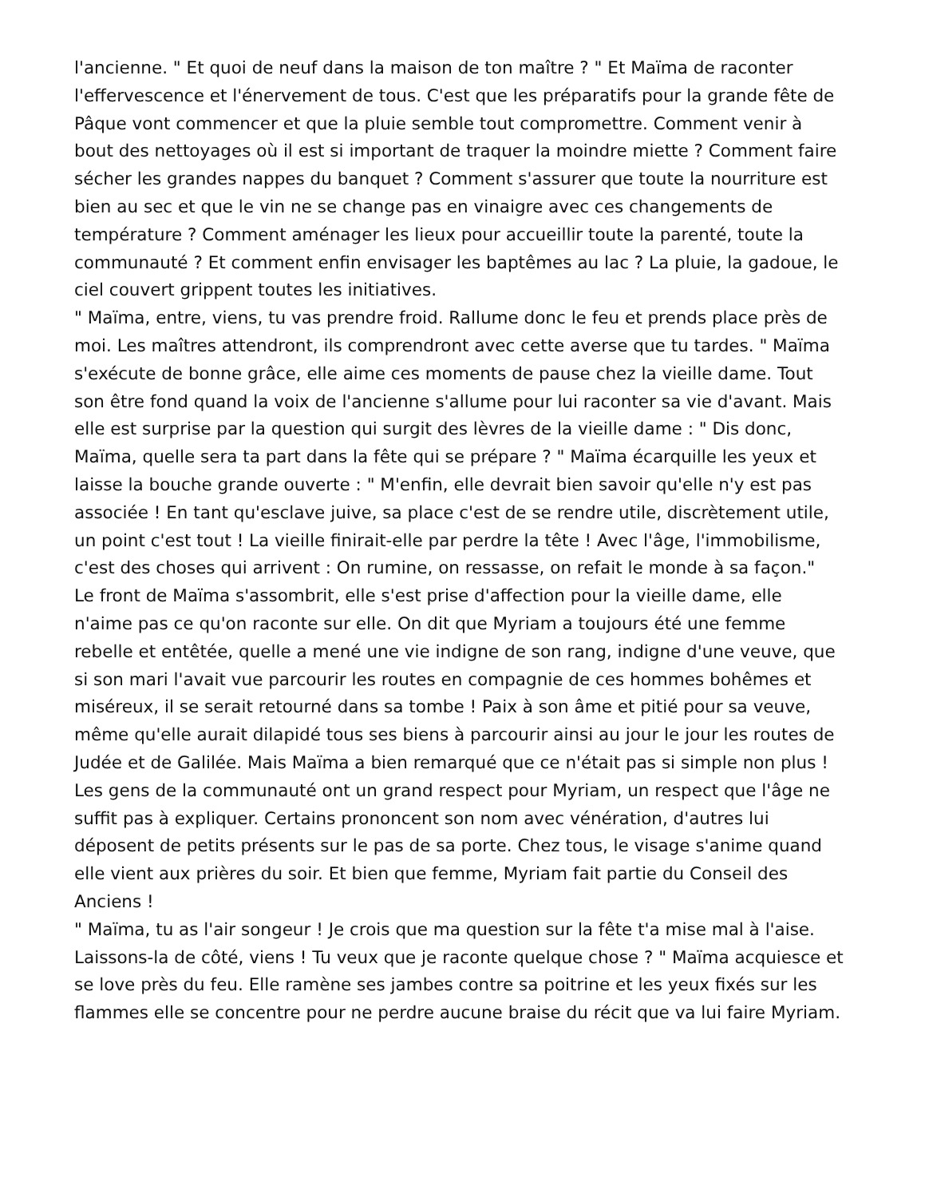l'ancienne. " Et quoi de neuf dans la maison de ton maître ? " Et Maïma de raconter l'effervescence et l'énervement de tous. C'est que les préparatifs pour la grande fête de Pâque vont commencer et que la pluie semble tout compromettre. Comment venir à bout des nettoyages où il est si important de traquer la moindre miette ? Comment faire sécher les grandes nappes du banquet ? Comment s'assurer que toute la nourriture est bien au sec et que le vin ne se change pas en vinaigre avec ces changements de température ? Comment aménager les lieux pour accueillir toute la parenté, toute la communauté ? Et comment enfin envisager les baptêmes au lac ? La pluie, la gadoue, le ciel couvert grippent toutes les initiatives.
" Maïma, entre, viens, tu vas prendre froid. Rallume donc le feu et prends place près de moi. Les maîtres attendront, ils comprendront avec cette averse que tu tardes. " Maïma s'exécute de bonne grâce, elle aime ces moments de pause chez la vieille dame. Tout son être fond quand la voix de l'ancienne s'allume pour lui raconter sa vie d'avant. Mais elle est surprise par la question qui surgit des lèvres de la vieille dame : " Dis donc, Maïma, quelle sera ta part dans la fête qui se prépare ? " Maïma écarquille les yeux et laisse la bouche grande ouverte : " M'enfin, elle devrait bien savoir qu'elle n'y est pas associée ! En tant qu'esclave juive, sa place c'est de se rendre utile, discrètement utile, un point c'est tout ! La vieille finirait-elle par perdre la tête ! Avec l'âge, l'immobilisme, c'est des choses qui arrivent : On rumine, on ressasse, on refait le monde à sa façon."
Le front de Maïma s'assombrit, elle s'est prise d'affection pour la vieille dame, elle n'aime pas ce qu'on raconte sur elle. On dit que Myriam a toujours été une femme rebelle et entêtée, quelle a mené une vie indigne de son rang, indigne d'une veuve, que si son mari l'avait vue parcourir les routes en compagnie de ces hommes bohêmes et miséreux, il se serait retourné dans sa tombe ! Paix à son âme et pitié pour sa veuve, même qu'elle aurait dilapidé tous ses biens à parcourir ainsi au jour le jour les routes de Judée et de Galilée. Mais Maïma a bien remarqué que ce n'était pas si simple non plus ! Les gens de la communauté ont un grand respect pour Myriam, un respect que l'âge ne suffit pas à expliquer. Certains prononcent son nom avec vénération, d'autres lui déposent de petits présents sur le pas de sa porte. Chez tous, le visage s'anime quand elle vient aux prières du soir. Et bien que femme, Myriam fait partie du Conseil des Anciens !
" Maïma, tu as l'air songeur ! Je crois que ma question sur la fête t'a mise mal à l'aise. Laissons-la de côté, viens ! Tu veux que je raconte quelque chose ? " Maïma acquiesce et se love près du feu. Elle ramène ses jambes contre sa poitrine et les yeux fixés sur les flammes elle se concentre pour ne perdre aucune braise du récit que va lui faire Myriam.